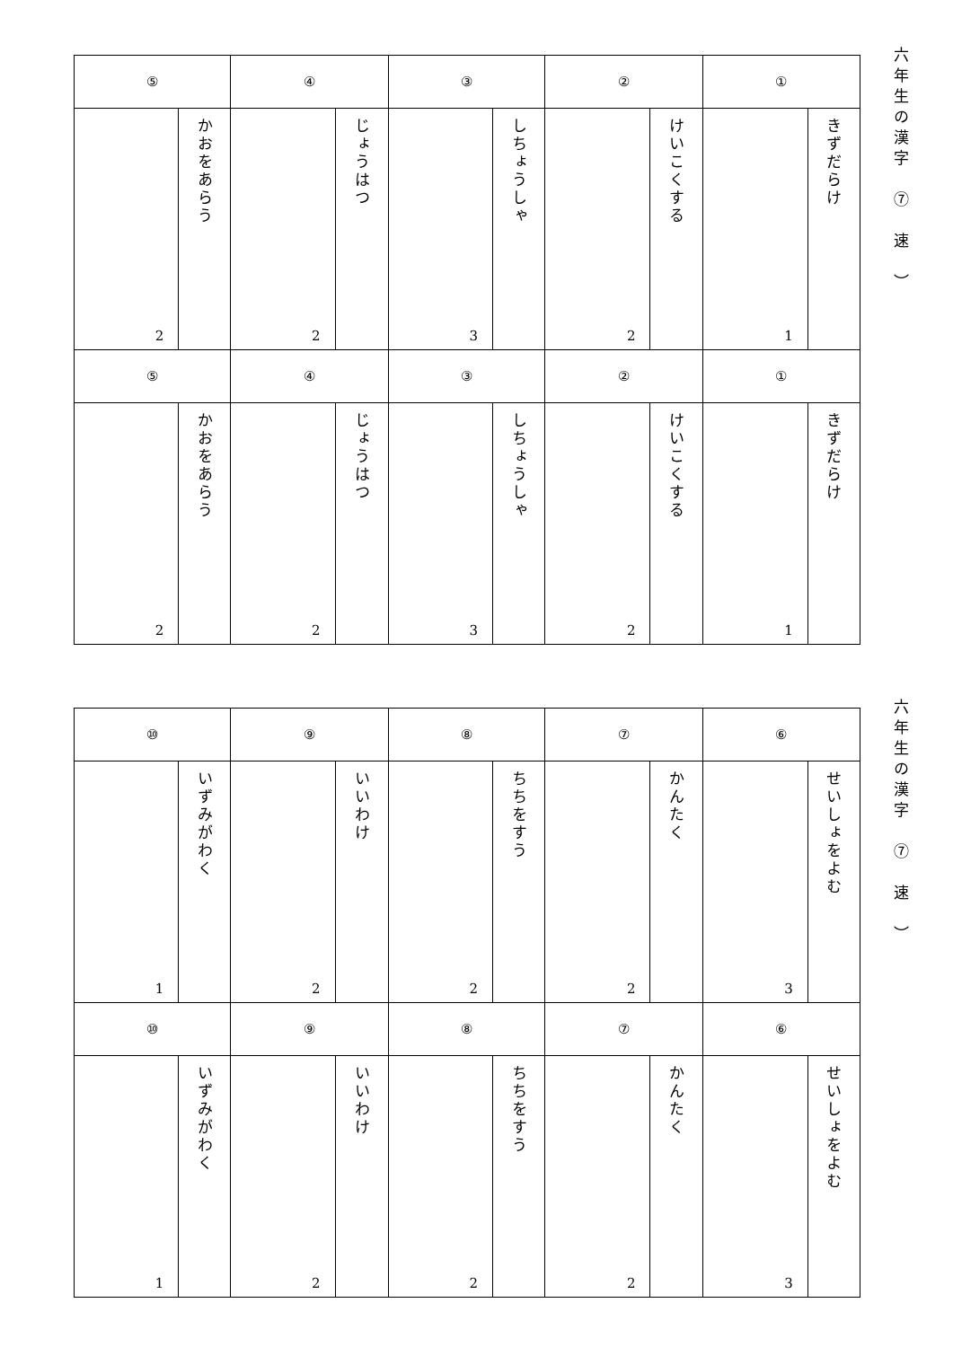| ⑤ | | ④ | | ③ | | ② | | ① | |
| 2 | かおをあらう | 2 | じょうはつ | 3 | しちょうしゃ | 2 | けいこくする | 1 | きずだらけ |
| ⑤ | | ④ | | ③ | | ② | | ① | |
| 2 | かおをあらう | 2 | じょうはつ | 3 | しちょうしゃ | 2 | けいこくする | 1 | きずだらけ |
六年生の漢字　⑦　速　）
| ⑩ | | ⑨ | | ⑧ | | ⑦ | | ⑥ | |
| 1 | いずみがわく | 2 | いいわけ | 2 | ちちをすう | 2 | かんたく | 3 | せいしょをよむ |
| ⑩ | | ⑨ | | ⑧ | | ⑦ | | ⑥ | |
| 1 | いずみがわく | 2 | いいわけ | 2 | ちちをすう | 2 | かんたく | 3 | せいしょをよむ |
六年生の漢字　⑦　速　）